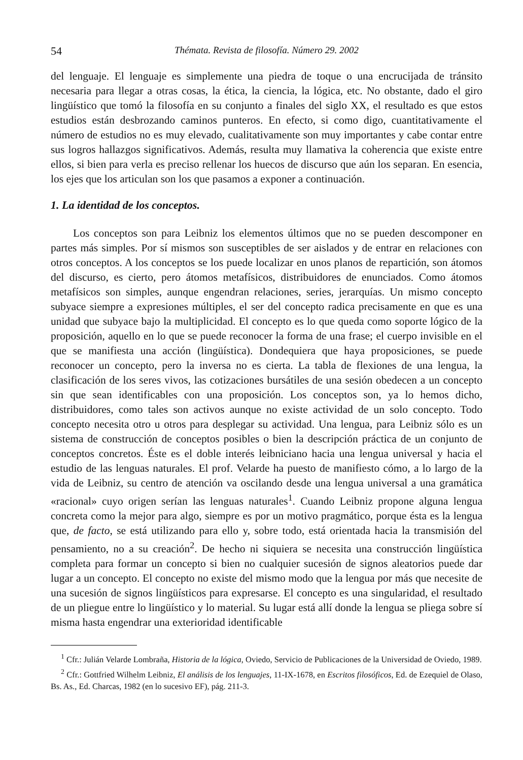54 Thémata. Revista de filosofía. Número 29. 2002
del lenguaje. El lenguaje es simplemente una piedra de toque o una encrucijada de tránsito necesaria para llegar a otras cosas, la ética, la ciencia, la lógica, etc. No obstante, dado el giro lingüístico que tomó la filosofía en su conjunto a finales del siglo XX, el resultado es que estos estudios están desbrozando caminos punteros. En efecto, si como digo, cuantitativamente el número de estudios no es muy elevado, cualitativamente son muy importantes y cabe contar entre sus logros hallazgos significativos. Además, resulta muy llamativa la coherencia que existe entre ellos, si bien para verla es preciso rellenar los huecos de discurso que aún los separan. En esencia, los ejes que los articulan son los que pasamos a exponer a continuación.
1. La identidad de los conceptos.
Los conceptos son para Leibniz los elementos últimos que no se pueden descomponer en partes más simples. Por sí mismos son susceptibles de ser aislados y de entrar en relaciones con otros conceptos. A los conceptos se los puede localizar en unos planos de repartición, son átomos del discurso, es cierto, pero átomos metafísicos, distribuidores de enunciados. Como átomos metafísicos son simples, aunque engendran relaciones, series, jerarquías. Un mismo concepto subyace siempre a expresiones múltiples, el ser del concepto radica precisamente en que es una unidad que subyace bajo la multiplicidad. El concepto es lo que queda como soporte lógico de la proposición, aquello en lo que se puede reconocer la forma de una frase; el cuerpo invisible en el que se manifiesta una acción (lingüística). Dondequiera que haya proposiciones, se puede reconocer un concepto, pero la inversa no es cierta. La tabla de flexiones de una lengua, la clasificación de los seres vivos, las cotizaciones bursátiles de una sesión obedecen a un concepto sin que sean identificables con una proposición. Los conceptos son, ya lo hemos dicho, distribuidores, como tales son activos aunque no existe actividad de un solo concepto. Todo concepto necesita otro u otros para desplegar su actividad. Una lengua, para Leibniz sólo es un sistema de construcción de conceptos posibles o bien la descripción práctica de un conjunto de conceptos concretos. Éste es el doble interés leibniciano hacia una lengua universal y hacia el estudio de las lenguas naturales. El prof. Velarde ha puesto de manifiesto cómo, a lo largo de la vida de Leibniz, su centro de atención va oscilando desde una lengua universal a una gramática «racional» cuyo origen serían las lenguas naturales<sup>1</sup>. Cuando Leibniz propone alguna lengua concreta como la mejor para algo, siempre es por un motivo pragmático, porque ésta es la lengua que, de facto, se está utilizando para ello y, sobre todo, está orientada hacia la transmisión del pensamiento, no a su creación<sup>2</sup>. De hecho ni siquiera se necesita una construcción lingüística completa para formar un concepto si bien no cualquier sucesión de signos aleatorios puede dar lugar a un concepto. El concepto no existe del mismo modo que la lengua por más que necesite de una sucesión de signos lingüísticos para expresarse. El concepto es una singularidad, el resultado de un pliegue entre lo lingüístico y lo material. Su lugar está allí donde la lengua se pliega sobre sí misma hasta engendrar una exterioridad identificable
<sup>1</sup> Cfr.: Julián Velarde Lombraña, Historia de la lógica, Oviedo, Servicio de Publicaciones de la Universidad de Oviedo, 1989.
<sup>2</sup> Cfr.: Gottfried Wilhelm Leibniz, El análisis de los lenguajes, 11-IX-1678, en Escritos filosóficos, Ed. de Ezequiel de Olaso, Bs. As., Ed. Charcas, 1982 (en lo sucesivo EF), pág. 211-3.